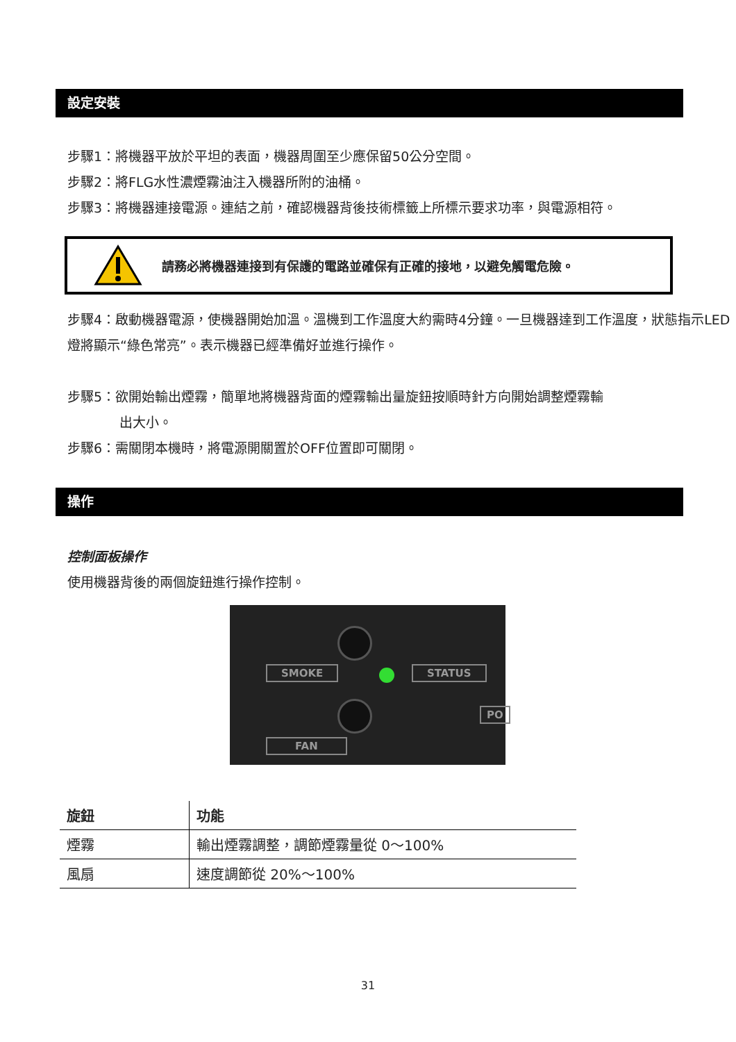設定安裝
步驟1：將機器平放於平坦的表面，機器周圍至少應保留50公分空間。
步驟2：將FLG水性濃煙霧油注入機器所附的油桶。
步驟3：將機器連接電源。連結之前，確認機器背後技術標籤上所標示要求功率，與電源相符。
請務必將機器連接到有保護的電路並確保有正確的接地，以避免觸電危險。
步驟4：啟動機器電源，使機器開始加溫。溫機到工作溫度大約需時4分鐘。一旦機器達到工作溫度，狀態指示LED燈將顯示“綠色常亮”。表示機器已經準備好並進行操作。
步驟5：欲開始輸出煙霧，簡單地將機器背面的煙霧輸出量旋鈕按順時針方向開始調整煙霧輸
出大小。
步驟6：需關閉本機時，將電源開關置於OFF位置即可關閉。
操作
控制面板操作
使用機器背後的兩個旋鈕進行操作控制。
SMOKE STATUS
FAN
PO
| 旋鈕 | 功能 |
| --- | --- |
| 煙霧 | 輸出煙霧調整，調節煙霧量從 0～100% |
| 風扇 | 速度調節從 20%～100% |
31